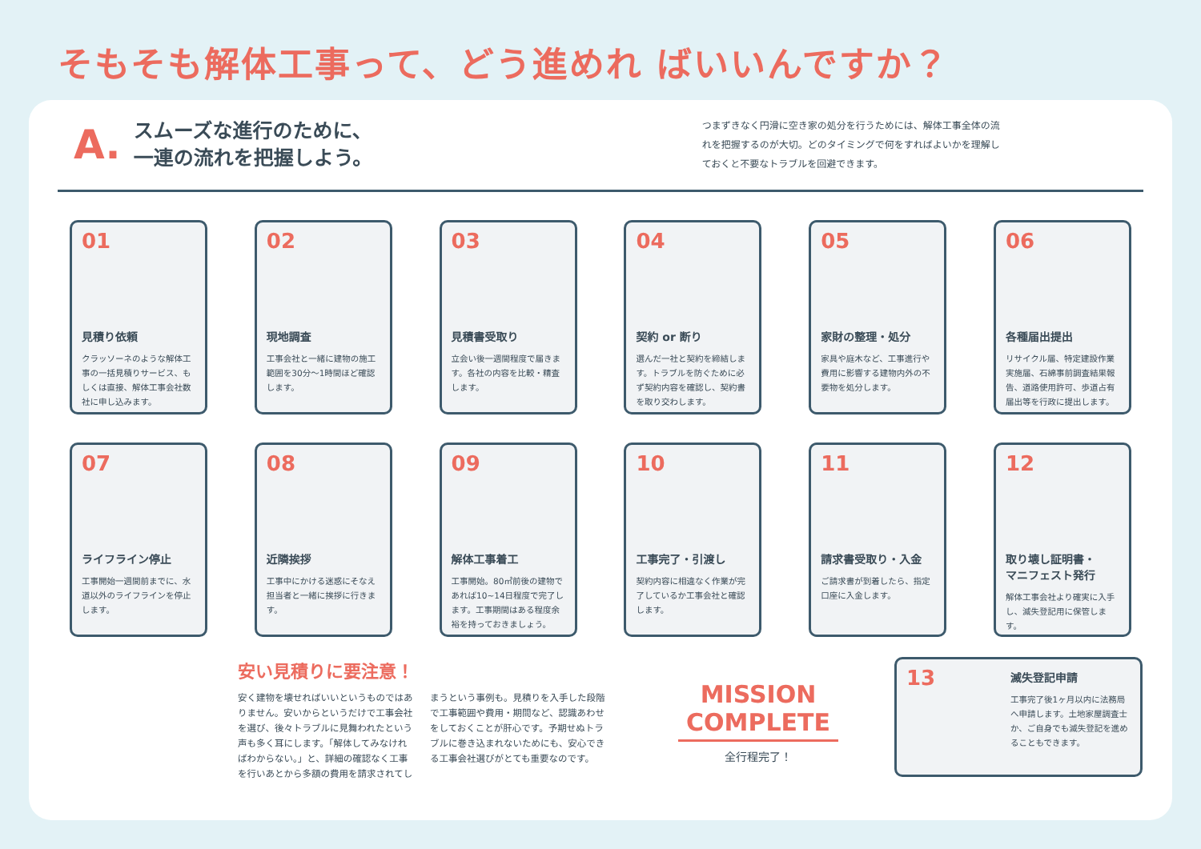そもそも解体工事って、どう進めれ ばいいんですか？
A.
スムーズな進行のために、
一連の流れを把握しよう。
つまずきなく円滑に空き家の処分を行うためには、解体工事全体の流れを把握するのが大切。どのタイミングで何をすればよいかを理解しておくと不要なトラブルを回避できます。
01
見積り依頼
クラッソーネのような解体工事の一括見積りサービス、もしくは直接、解体工事会社数社に申し込みます。
02
現地調査
工事会社と一緒に建物の施工範囲を30分～1時間ほど確認します。
03
見積書受取り
立会い後一週間程度で届きます。各社の内容を比較・精査します。
04
契約 or 断り
選んだ一社と契約を締結します。トラブルを防ぐために必ず契約内容を確認し、契約書を取り交わします。
05
家財の整理・処分
家具や庭木など、工事進行や費用に影響する建物内外の不要物を処分します。
06
各種届出提出
リサイクル届、特定建設作業実施届、石綿事前調査結果報告、道路使用許可、歩道占有届出等を行政に提出します。
07
ライフライン停止
工事開始一週間前までに、水道以外のライフラインを停止します。
08
近隣挨拶
工事中にかける迷惑にそなえ担当者と一緒に挨拶に行きます。
09
解体工事着工
工事開始。80㎡前後の建物であれば10~14日程度で完了します。工事期間はある程度余裕を持っておきましょう。
10
工事完了・引渡し
契約内容に相違なく作業が完了しているか工事会社と確認します。
11
請求書受取り・入金
ご請求書が到着したら、指定口座に入金します。
12
取り壊し証明書・
マニフェスト発行
解体工事会社より確実に入手し、滅失登記用に保管します。
安い見積りに要注意！
安く建物を壊せればいいというものではありません。安いからというだけで工事会社を選び、後々トラブルに見舞われたという声も多く耳にします。「解体してみなければわからない。」と、詳細の確認なく工事を行いあとから多額の費用を請求されてしまうという事例も。見積りを入手した段階で工事範囲や費用・期間など、認識あわせをしておくことが肝心です。予期せぬトラブルに巻き込まれないためにも、安心できる工事会社選びがとても重要なのです。
MISSION
COMPLETE
全行程完了！
13
滅失登記申請
工事完了後1ヶ月以内に法務局へ申請します。土地家屋調査士か、ご自身でも滅失登記を進めることもできます。